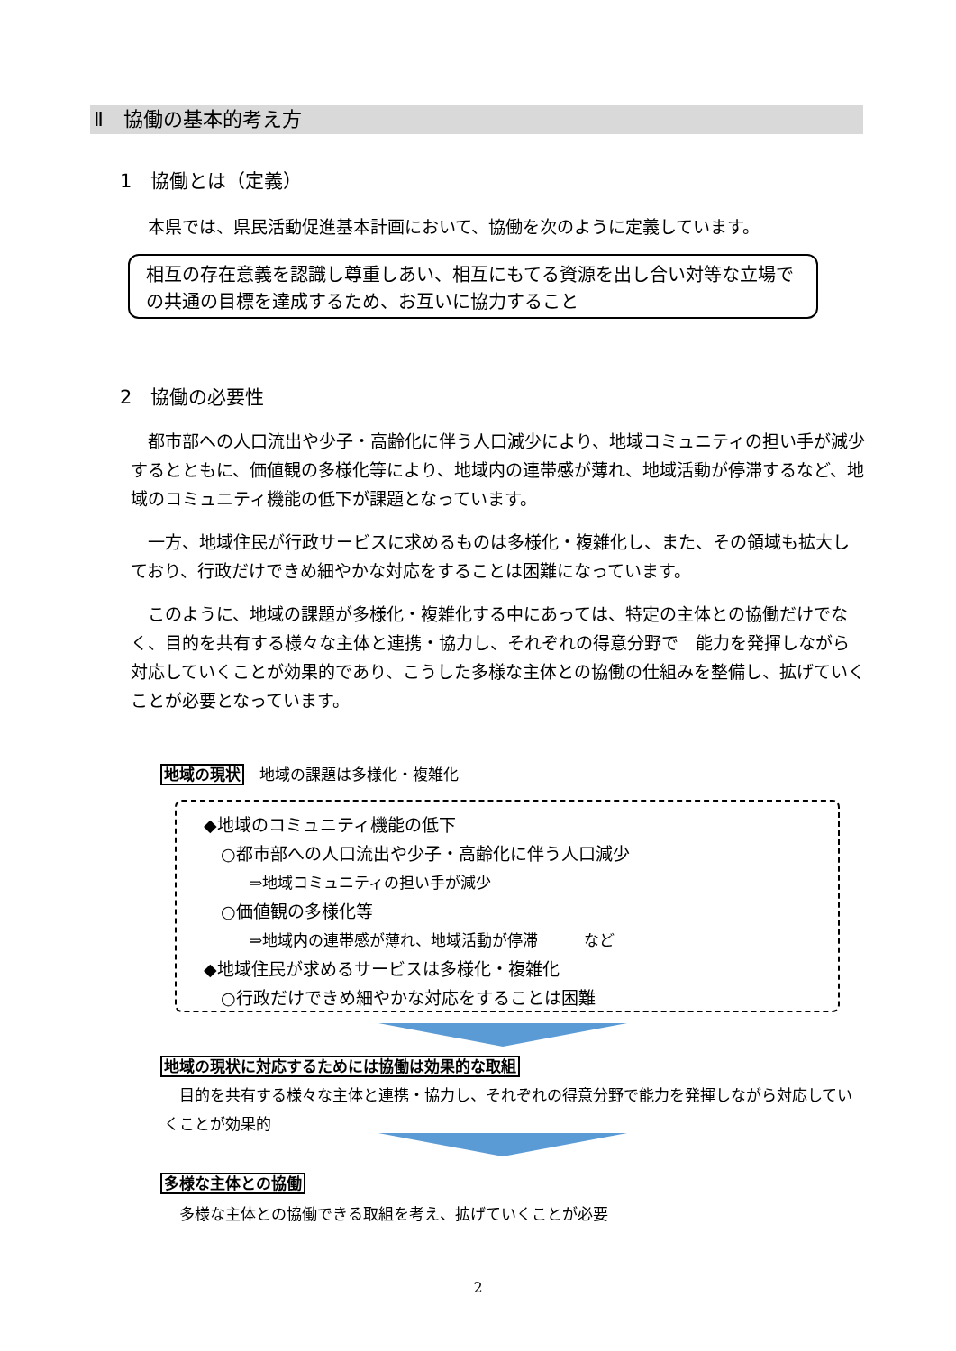Ⅱ　協働の基本的考え方
1　協働とは（定義）
　本県では、県民活動促進基本計画において、協働を次のように定義しています。
相互の存在意義を認識し尊重しあい、相互にもてる資源を出し合い対等な立場での共通の目標を達成するため、お互いに協力すること
2　協働の必要性
　都市部への人口流出や少子・高齢化に伴う人口減少により、地域コミュニティの担い手が減少するとともに、価値観の多様化等により、地域内の連帯感が薄れ、地域活動が停滞するなど、地域のコミュニティ機能の低下が課題となっています。
　一方、地域住民が行政サービスに求めるものは多様化・複雑化し、また、その領域も拡大しており、行政だけできめ細やかな対応をすることは困難になっています。
　このように、地域の課題が多様化・複雑化する中にあっては、特定の主体との協働だけでなく、目的を共有する様々な主体と連携・協力し、それぞれの得意分野で　能力を発揮しながら対応していくことが効果的であり、こうした多様な主体との協働の仕組みを整備し、拡げていくことが必要となっています。
地域の現状　地域の課題は多様化・複雑化
◆地域のコミュニティ機能の低下
　○都市部への人口流出や少子・高齢化に伴う人口減少
　　　⇒地域コミュニティの担い手が減少
　○価値観の多様化等
　　　⇒地域内の連帯感が薄れ、地域活動が停滞　　　など
◆地域住民が求めるサービスは多様化・複雑化
　○行政だけできめ細やかな対応をすることは困難
地域の現状に対応するためには協働は効果的な取組
　目的を共有する様々な主体と連携・協力し、それぞれの得意分野で能力を発揮しながら対応していくことが効果的
多様な主体との協働
　多様な主体との協働できる取組を考え、拡げていくことが必要
2